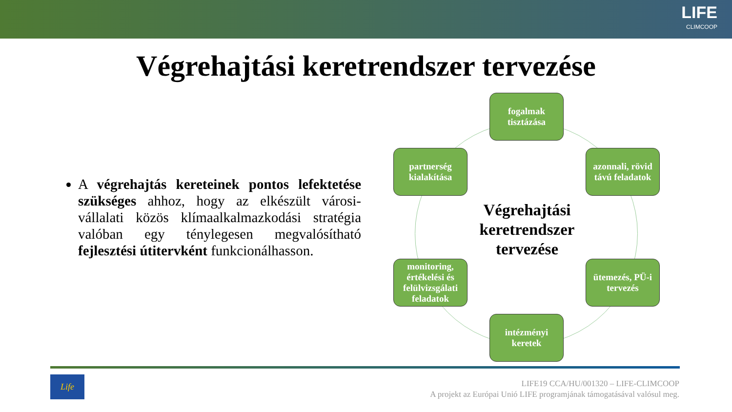LIFE
CLIMCOOP
Végrehajtási keretrendszer tervezése
A végrehajtás kereteinek pontos lefektetése szükséges ahhoz, hogy az elkészült városi-vállalati közös klímaalkalmazkodási stratégia valóban egy ténylegesen megvalósítható fejlesztési útitervként funkcionálhasson.
fogalmak tisztázása
azonnali, rövid távú feladatok
ütemezés, PÜ-i tervezés
intézményi keretek
monitoring, értékelési és felülvizsgálati feladatok
partnerség kialakítása
Végrehajtási keretrendszer tervezése
Life
LIFE19 CCA/HU/001320 – LIFE-CLIMCOOP
A projekt az Európai Unió LIFE programjának támogatásával valósul meg.